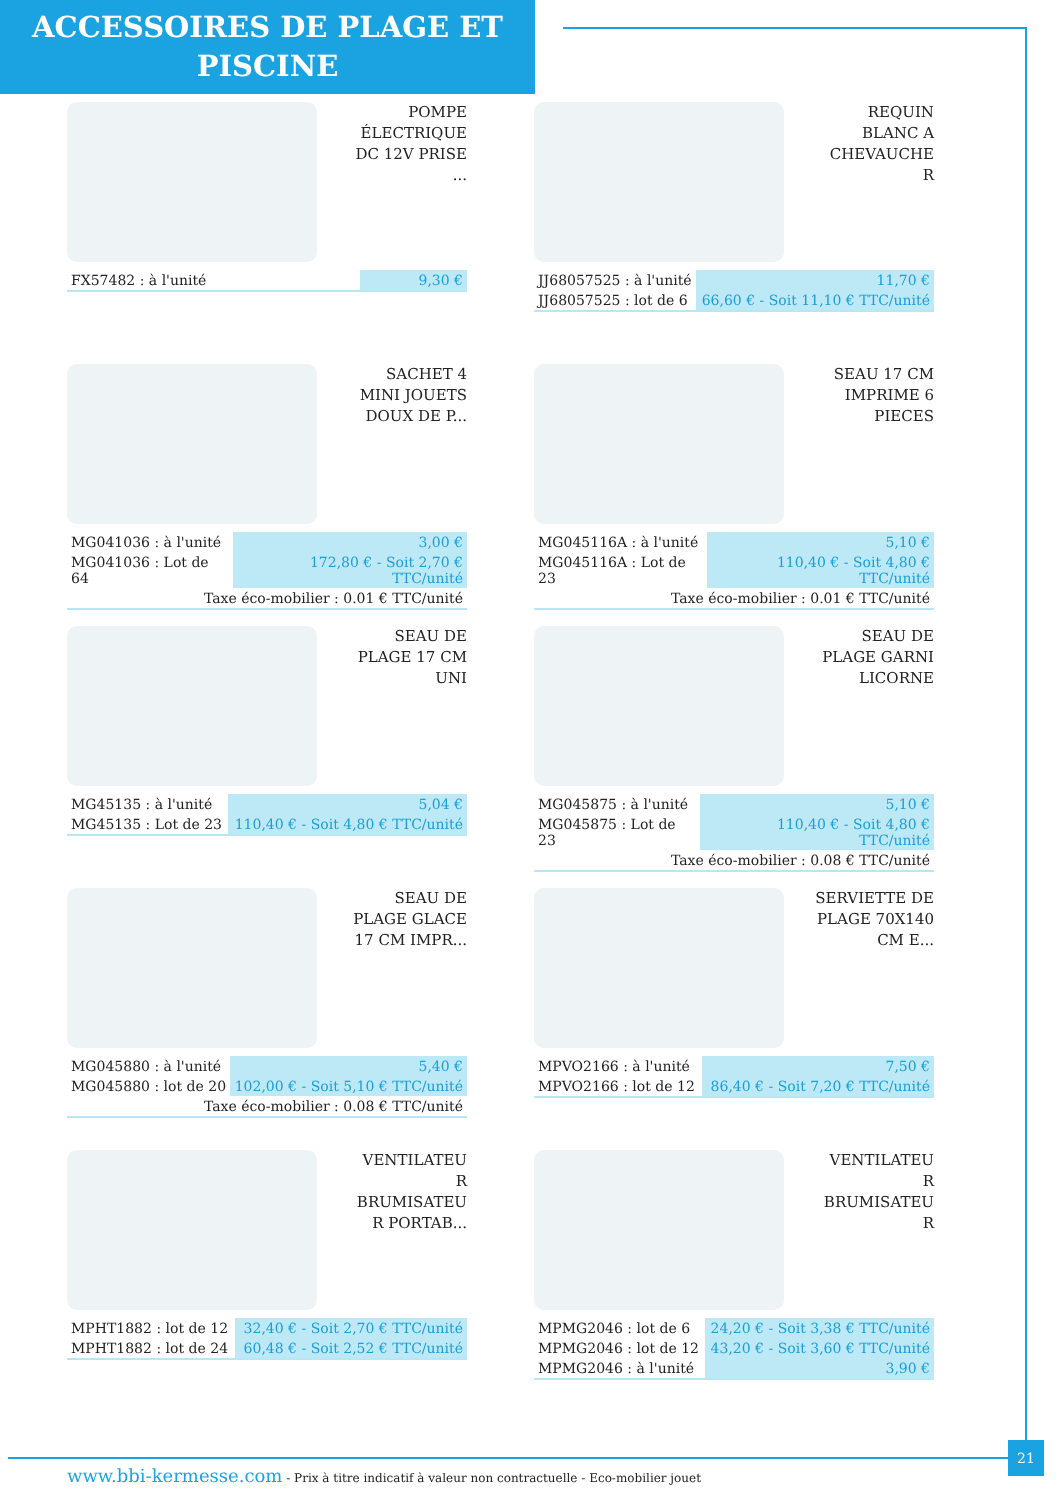ACCESSOIRES DE PLAGE ET
PISCINE
POMPE ÉLECTRIQUE DC 12V PRISE ...
| FX57482 : à l'unité | 9,30 € |
REQUIN BLANC A CHEVAUCHE R
| JJ68057525 : à l'unité | 11,70 € |
| JJ68057525 : lot de 6 | 66,60 € - Soit 11,10 € TTC/unité |
SACHET 4 MINI JOUETS DOUX DE P...
| MG041036 : à l'unité | 3,00 € |
| MG041036 : Lot de 64 | 172,80 € - Soit 2,70 € TTC/unité |
| Taxe éco-mobilier : 0.01 € TTC/unité | |
SEAU 17 CM IMPRIME 6 PIECES
| MG045116A : à l'unité | 5,10 € |
| MG045116A : Lot de 23 | 110,40 € - Soit 4,80 € TTC/unité |
| Taxe éco-mobilier : 0.01 € TTC/unité | |
SEAU DE PLAGE 17 CM UNI
| MG45135 : à l'unité | 5,04 € |
| MG45135 : Lot de 23 | 110,40 € - Soit 4,80 € TTC/unité |
SEAU DE PLAGE GARNI LICORNE
| MG045875 : à l'unité | 5,10 € |
| MG045875 : Lot de 23 | 110,40 € - Soit 4,80 € TTC/unité |
| Taxe éco-mobilier : 0.08 € TTC/unité | |
SEAU DE PLAGE GLACE 17 CM IMPR...
| MG045880 : à l'unité | 5,40 € |
| MG045880 : lot de 20 | 102,00 € - Soit 5,10 € TTC/unité |
| Taxe éco-mobilier : 0.08 € TTC/unité | |
SERVIETTE DE PLAGE 70X140 CM E...
| MPVO2166 : à l'unité | 7,50 € |
| MPVO2166 : lot de 12 | 86,40 € - Soit 7,20 € TTC/unité |
VENTILATEU R BRUMISATEU R PORTAB...
| MPHT1882 : lot de 12 | 32,40 € - Soit 2,70 € TTC/unité |
| MPHT1882 : lot de 24 | 60,48 € - Soit 2,52 € TTC/unité |
VENTILATEU R BRUMISATEU R
| MPMG2046 : lot de 6 | 24,20 € - Soit 3,38 € TTC/unité |
| MPMG2046 : lot de 12 | 43,20 € - Soit 3,60 € TTC/unité |
| MPMG2046 : à l'unité | 3,90 € |
21
www.bbi-kermesse.com - Prix à titre indicatif à valeur non contractuelle - Eco-mobilier jouet